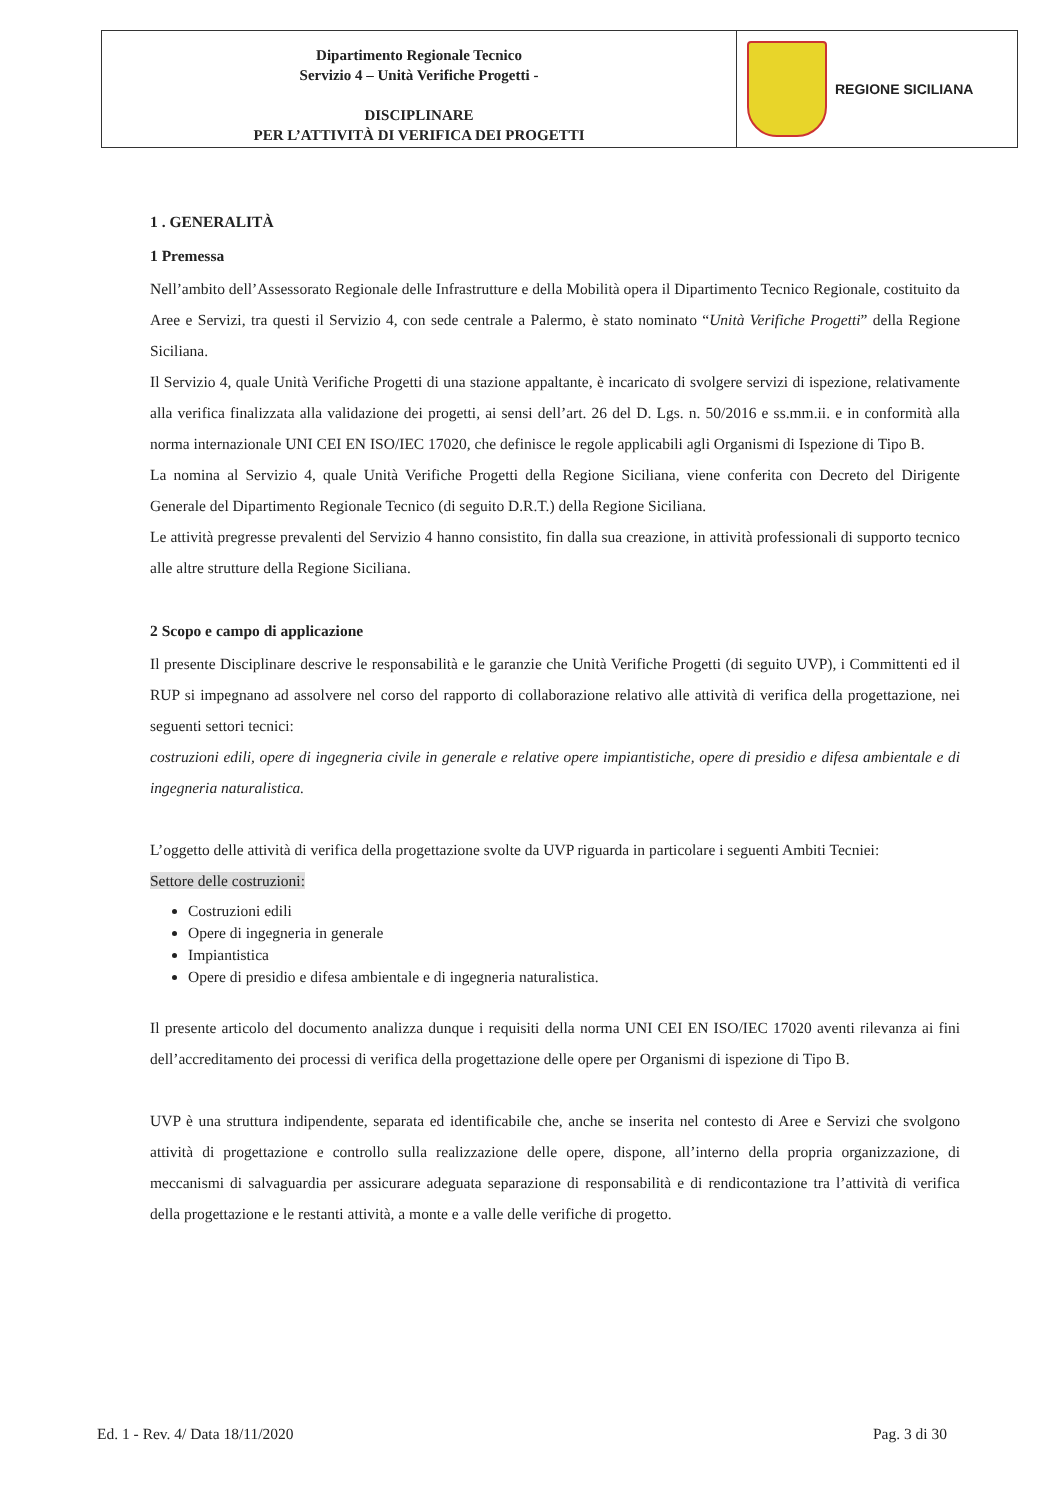| Dipartimento Regionale Tecnico Servizio 4 – Unità Verifiche Progetti - DISCIPLINARE PER L’ATTIVITÀ DI VERIFICA DEI PROGETTI | REGIONE SICILIANA |
1 . GENERALITÀ
1 Premessa
Nell’ambito dell’Assessorato Regionale delle Infrastrutture e della Mobilità opera il Dipartimento Tecnico Regionale, costituito da Aree e Servizi, tra questi il Servizio 4, con sede centrale a Palermo, è stato nominato “Unità Verifiche Progetti” della Regione Siciliana.
Il Servizio 4, quale Unità Verifiche Progetti di una stazione appaltante, è incaricato di svolgere servizi di ispezione, relativamente alla verifica finalizzata alla validazione dei progetti, ai sensi dell’art. 26 del D. Lgs. n. 50/2016 e ss.mm.ii. e in conformità alla norma internazionale UNI CEI EN ISO/IEC 17020, che definisce le regole applicabili agli Organismi di Ispezione di Tipo B.
La nomina al Servizio 4, quale Unità Verifiche Progetti della Regione Siciliana, viene conferita con Decreto del Dirigente Generale del Dipartimento Regionale Tecnico (di seguito D.R.T.) della Regione Siciliana.
Le attività pregresse prevalenti del Servizio 4 hanno consistito, fin dalla sua creazione, in attività professionali di supporto tecnico alle altre strutture della Regione Siciliana.
2 Scopo e campo di applicazione
Il presente Disciplinare descrive le responsabilità e le garanzie che Unità Verifiche Progetti (di seguito UVP), i Committenti ed il RUP si impegnano ad assolvere nel corso del rapporto di collaborazione relativo alle attività di verifica della progettazione, nei seguenti settori tecnici:
costruzioni edili, opere di ingegneria civile in generale e relative opere impiantistiche, opere di presidio e difesa ambientale e di ingegneria naturalistica.
L’oggetto delle attività di verifica della progettazione svolte da UVP riguarda in particolare i seguenti Ambiti Tecniei:
Settore delle costruzioni:
Costruzioni edili
Opere di ingegneria in generale
Impiantistica
Opere di presidio e difesa ambientale e di ingegneria naturalistica.
Il presente articolo del documento analizza dunque i requisiti della norma UNI CEI EN ISO/IEC 17020 aventi rilevanza ai fini dell’accreditamento dei processi di verifica della progettazione delle opere per Organismi di ispezione di Tipo B.
UVP è una struttura indipendente, separata ed identificabile che, anche se inserita nel contesto di Aree e Servizi che svolgono attività di progettazione e controllo sulla realizzazione delle opere, dispone, all’interno della propria organizzazione, di meccanismi di salvaguardia per assicurare adeguata separazione di responsabilità e di rendicontazione tra l’attività di verifica della progettazione e le restanti attività, a monte e a valle delle verifiche di progetto.
Ed. 1 - Rev. 4/ Data 18/11/2020 Pag. 3 di 30